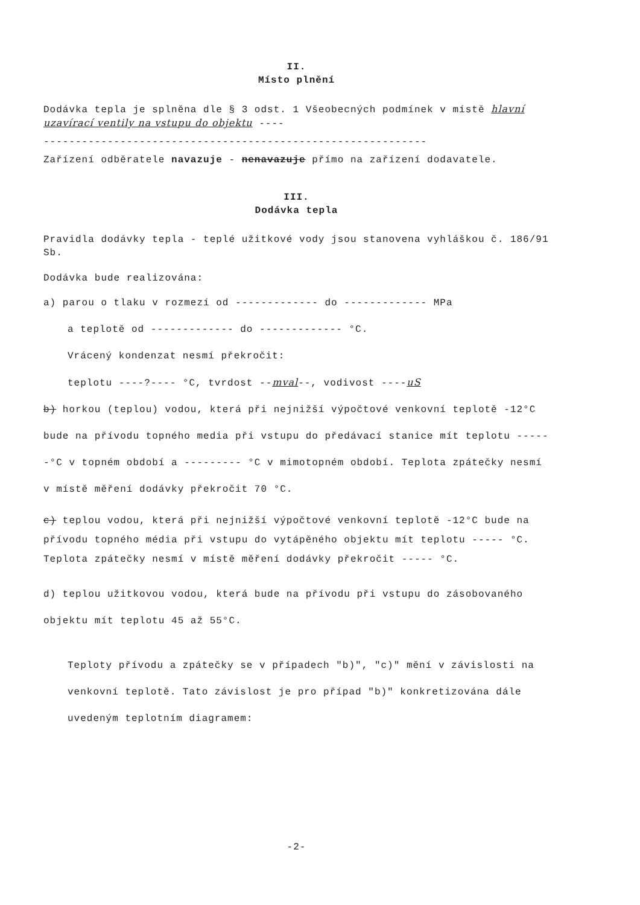II.
Místo plnění
Dodávka tepla je splněna dle § 3 odst. 1 Všeobecných podmínek v místě hlavní uzavírací ventily na vstupu do objektu ----
------------------------------------------------------------
Zařízení odběratele navazuje - nenavazuje přímo na zařízení dodavatele.
III.
Dodávka tepla
Pravidla dodávky tepla - teplé užitkové vody jsou stanovena vyhláškou č. 186/91 Sb.
Dodávka bude realizována:
a) parou o tlaku v rozmezí od ------------- do ------------- MPa
a teplotě od ------------- do ------------- °C.
Vrácený kondenzat nesmí překročit:
teplotu ----?---- °C, tvrdost --mval--, vodivost ----uS
b) horkou (teplou) vodou, která při nejnižší výpočtové venkovní teplotě -12°C bude na přívodu topného media při vstupu do předávací stanice mít teplotu ------°C v topném období a --------- °C v mimotopném období. Teplota zpátečky nesmí v místě měření dodávky překročit 70 °C.
c) teplou vodou, která při nejnižší výpočtové venkovní teplotě -12°C bude na přívodu topného média při vstupu do vytápěného objektu mít teplotu ----- °C. Teplota zpátečky nesmí v místě měření dodávky překročit ----- °C.
d) teplou užitkovou vodou, která bude na přívodu při vstupu do zásobovaného objektu mít teplotu 45 až 55°C.
Teploty přívodu a zpátečky se v případech "b)", "c)" mění v závislosti na venkovní teplotě. Tato závislost je pro případ "b)" konkretizována dále uvedeným teplotním diagramem:
-2-